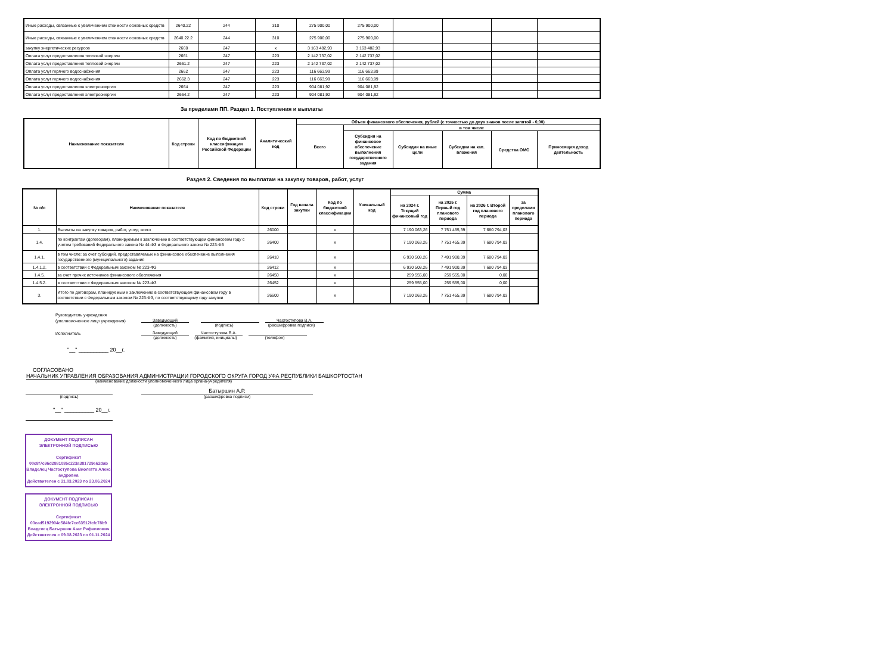| Иные расходы, связанные с увеличением стоимости основных средств | 2640.22 | 244 | 310 | 275 900,00 | 275 900,00 | | | | |
| Иные расходы, связанные с увеличением стоимости основных средств | 2640.22.2 | 244 | 310 | 275 900,00 | 275 900,00 | | | | |
| закупку энергетических ресурсов | 2660 | 247 | x | 3 163 482,93 | 3 163 482,93 | | | | |
| Оплата услуг предоставления тепловой энергии | 2661 | 247 | 223 | 2 142 737,02 | 2 142 737,02 | | | | |
| Оплата услуг предоставления тепловой энергии | 2661.2 | 247 | 223 | 2 142 737,02 | 2 142 737,02 | | | | |
| Оплата услуг горячего водоснабжения | 2662 | 247 | 223 | 116 663,99 | 116 663,99 | | | | |
| Оплата услуг горячего водоснабжения | 2662.3 | 247 | 223 | 116 663,99 | 116 663,99 | | | | |
| Оплата услуг предоставления электроэнергии | 2664 | 247 | 223 | 904 081,92 | 904 081,92 | | | | |
| Оплата услуг предоставления электроэнергии | 2664.2 | 247 | 223 | 904 081,92 | 904 081,92 | | | | |
За пределами ПП. Раздел 1. Поступления и выплаты
| Наименование показателя | Код строки | Код по бюджетной классификации Российской Федерации | Аналитический код | Объем финансового обеспечения, рублей (с точностью до двух знаков после запятой - 0,00) | | | | | |
| --- | --- | --- | --- | --- | --- | --- | --- | --- | --- |
| | | | | Всего | в том числе | | | | |
| | | | | | Субсидия на финансовое обеспечение выполнения государственного задания | Субсидии на иные цели | Субсидии на кап. вложения | Средства ОМС | Приносящая доход деятельность |
Раздел 2. Сведения по выплатам на закупку товаров, работ, услуг
| № п/п | Наименование показателя | Код строки | Год начала закупки | Код по бюджетной классификации | Уникальный код | Сумма | | | |
| --- | --- | --- | --- | --- | --- | --- | --- | --- | --- |
| | | | | | | на 2024 г. Текущий финансовый год | на 2025 г. Первый год планового периода | на 2026 г. Второй год планового периода | за пределами планового периода |
| 1. | Выплаты на закупку товаров, работ, услуг, всего | 26000 | | x | | 7 190 063,26 | 7 751 455,39 | 7 680 794,03 | |
| 1.4. | по контрактам (договорам), планируемым к заключению в соответствующем финансовом году с учетом требований Федерального закона № 44-ФЗ и Федерального закона № 223-ФЗ | 26400 | | x | | 7 190 063,26 | 7 751 455,39 | 7 680 794,03 | |
| 1.4.1. | в том числе: за счет субсидий, предоставляемых на финансовое обеспечение выполнения государственного (муниципального) задания | 26410 | | x | | 6 930 508,26 | 7 491 900,39 | 7 680 794,03 | |
| 1.4.1.2. | в соответствии с Федеральным законом № 223-ФЗ | 26412 | | x | | 6 930 508,26 | 7 491 900,39 | 7 680 794,03 | |
| 1.4.5. | за счет прочих источников финансового обеспечения | 26450 | | x | | 259 555,00 | 259 555,00 | 0,00 | |
| 1.4.5.2. | в соответствии с Федеральным законом № 223-ФЗ | 26452 | | x | | 259 555,00 | 259 555,00 | 0,00 | |
| 3. | Итого по договорам, планируемым к заключению в соответствующем финансовом году в соответствии с Федеральным законом № 223-ФЗ, по соответствующему году закупки | 26600 | | x | | 7 190 063,26 | 7 751 455,39 | 7 680 794,03 | |
Руководитель учреждения
(уполномоченное лицо учреждения) Заведующий Частоступова В.А.
(должность) (подпись) (расшифровка подписи)
Исполнитель Заведующий Частоступова В.А.
(должность) (фамилия, инициалы) (телефон)
"__" __________ 20__г.
СОГЛАСОВАНО
НАЧАЛЬНИК УПРАВЛЕНИЯ ОБРАЗОВАНИЯ АДМИНИСТРАЦИИ ГОРОДСКОГО ОКРУГА ГОРОД УФА РЕСПУБЛИКИ БАШКОРТОСТАН
(наименование должности уполномоченного лица органа-учредителя)
Батыршин А.Р.
(подпись) (расшифровка подписи)
"__" __________ 20__г.
ДОКУМЕНТ ПОДПИСАН
ЭЛЕКТРОННОЙ ПОДПИСЬЮ
Сертификат
00c8f7c96d2881085c223a381729e62dab
Владелец Частоступова Виолетта Александровна
Действителен с 31.03.2023 по 23.06.2024
ДОКУМЕНТ ПОДПИСАН
ЭЛЕКТРОННОЙ ПОДПИСЬЮ
Сертификат
00ead5192904c584fe7ce63512fcfc78b9
Владелец Батыршин Азат Рафаилович
Действителен с 09.08.2023 по 01.11.2024